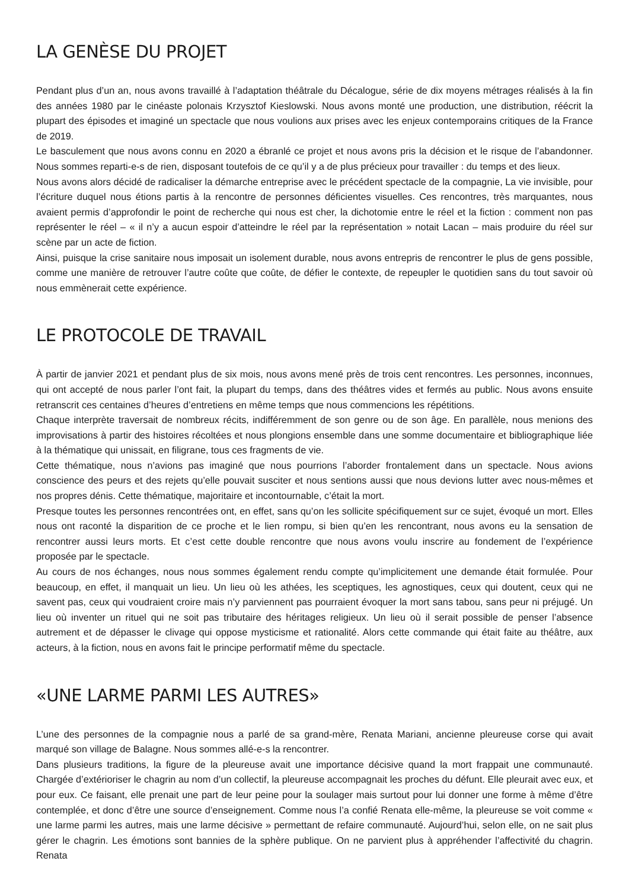LA GENÈSE DU PROJET
Pendant plus d’un an, nous avons travaillé à l’adaptation théâtrale du Décalogue, série de dix moyens métrages réalisés à la fin des années 1980 par le cinéaste polonais Krzysztof Kieslowski. Nous avons monté une production, une distribution, réécrit la plupart des épisodes et imaginé un spectacle que nous voulions aux prises avec les enjeux contemporains critiques de la France de 2019.
Le basculement que nous avons connu en 2020 a ébranlé ce projet et nous avons pris la décision et le risque de l’abandonner. Nous sommes reparti-e-s de rien, disposant toutefois de ce qu’il y a de plus précieux pour travailler : du temps et des lieux.
Nous avons alors décidé de radicaliser la démarche entreprise avec le précédent spectacle de la compagnie, La vie invisible, pour l’écriture duquel nous étions partis à la rencontre de personnes déficientes visuelles. Ces rencontres, très marquantes, nous avaient permis d’approfondir le point de recherche qui nous est cher, la dichotomie entre le réel et la fiction : comment non pas représenter le réel – « il n’y a aucun espoir d’atteindre le réel par la représentation » notait Lacan – mais produire du réel sur scène par un acte de fiction.
Ainsi, puisque la crise sanitaire nous imposait un isolement durable, nous avons entrepris de rencontrer le plus de gens possible, comme une manière de retrouver l’autre coûte que coûte, de défier le contexte, de repeupler le quotidien sans du tout savoir où nous emmènerait cette expérience.
LE PROTOCOLE DE TRAVAIL
À partir de janvier 2021 et pendant plus de six mois, nous avons mené près de trois cent rencontres. Les personnes, inconnues, qui ont accepté de nous parler l’ont fait, la plupart du temps, dans des théâtres vides et fermés au public. Nous avons ensuite retranscrit ces centaines d’heures d’entretiens en même temps que nous commencions les répétitions.
Chaque interprète traversait de nombreux récits, indifféremment de son genre ou de son âge. En parallèle, nous menions des improvisations à partir des histoires récoltées et nous plongions ensemble dans une somme documentaire et bibliographique liée à la thématique qui unissait, en filigrane, tous ces fragments de vie.
Cette thématique, nous n’avions pas imaginé que nous pourrions l’aborder frontalement dans un spectacle. Nous avions conscience des peurs et des rejets qu’elle pouvait susciter et nous sentions aussi que nous devions lutter avec nous-mêmes et nos propres dénis. Cette thématique, majoritaire et incontournable, c’était la mort.
Presque toutes les personnes rencontrées ont, en effet, sans qu’on les sollicite spécifiquement sur ce sujet, évoqué un mort. Elles nous ont raconté la disparition de ce proche et le lien rompu, si bien qu’en les rencontrant, nous avons eu la sensation de rencontrer aussi leurs morts. Et c’est cette double rencontre que nous avons voulu inscrire au fondement de l’expérience proposée par le spectacle.
Au cours de nos échanges, nous nous sommes également rendu compte qu’implicitement une demande était formulée. Pour beaucoup, en effet, il manquait un lieu. Un lieu où les athées, les sceptiques, les agnostiques, ceux qui doutent, ceux qui ne savent pas, ceux qui voudraient croire mais n’y parviennent pas pourraient évoquer la mort sans tabou, sans peur ni préjugé. Un lieu où inventer un rituel qui ne soit pas tributaire des héritages religieux. Un lieu où il serait possible de penser l’absence autrement et de dépasser le clivage qui oppose mysticisme et rationalité. Alors cette commande qui était faite au théâtre, aux acteurs, à la fiction, nous en avons fait le principe performatif même du spectacle.
«UNE LARME PARMI LES AUTRES»
L’une des personnes de la compagnie nous a parlé de sa grand-mère, Renata Mariani, ancienne pleureuse corse qui avait marqué son village de Balagne. Nous sommes allé-e-s la rencontrer.
Dans plusieurs traditions, la figure de la pleureuse avait une importance décisive quand la mort frappait une communauté. Chargée d’extérioriser le chagrin au nom d’un collectif, la pleureuse accompagnait les proches du défunt. Elle pleurait avec eux, et pour eux. Ce faisant, elle prenait une part de leur peine pour la soulager mais surtout pour lui donner une forme à même d’être contemplée, et donc d’être une source d’enseignement. Comme nous l’a confié Renata elle-même, la pleureuse se voit comme « une larme parmi les autres, mais une larme décisive » permettant de refaire communauté. Aujourd’hui, selon elle, on ne sait plus gérer le chagrin. Les émotions sont bannies de la sphère publique. On ne parvient plus à appréhender l’affectivité du chagrin. Renata